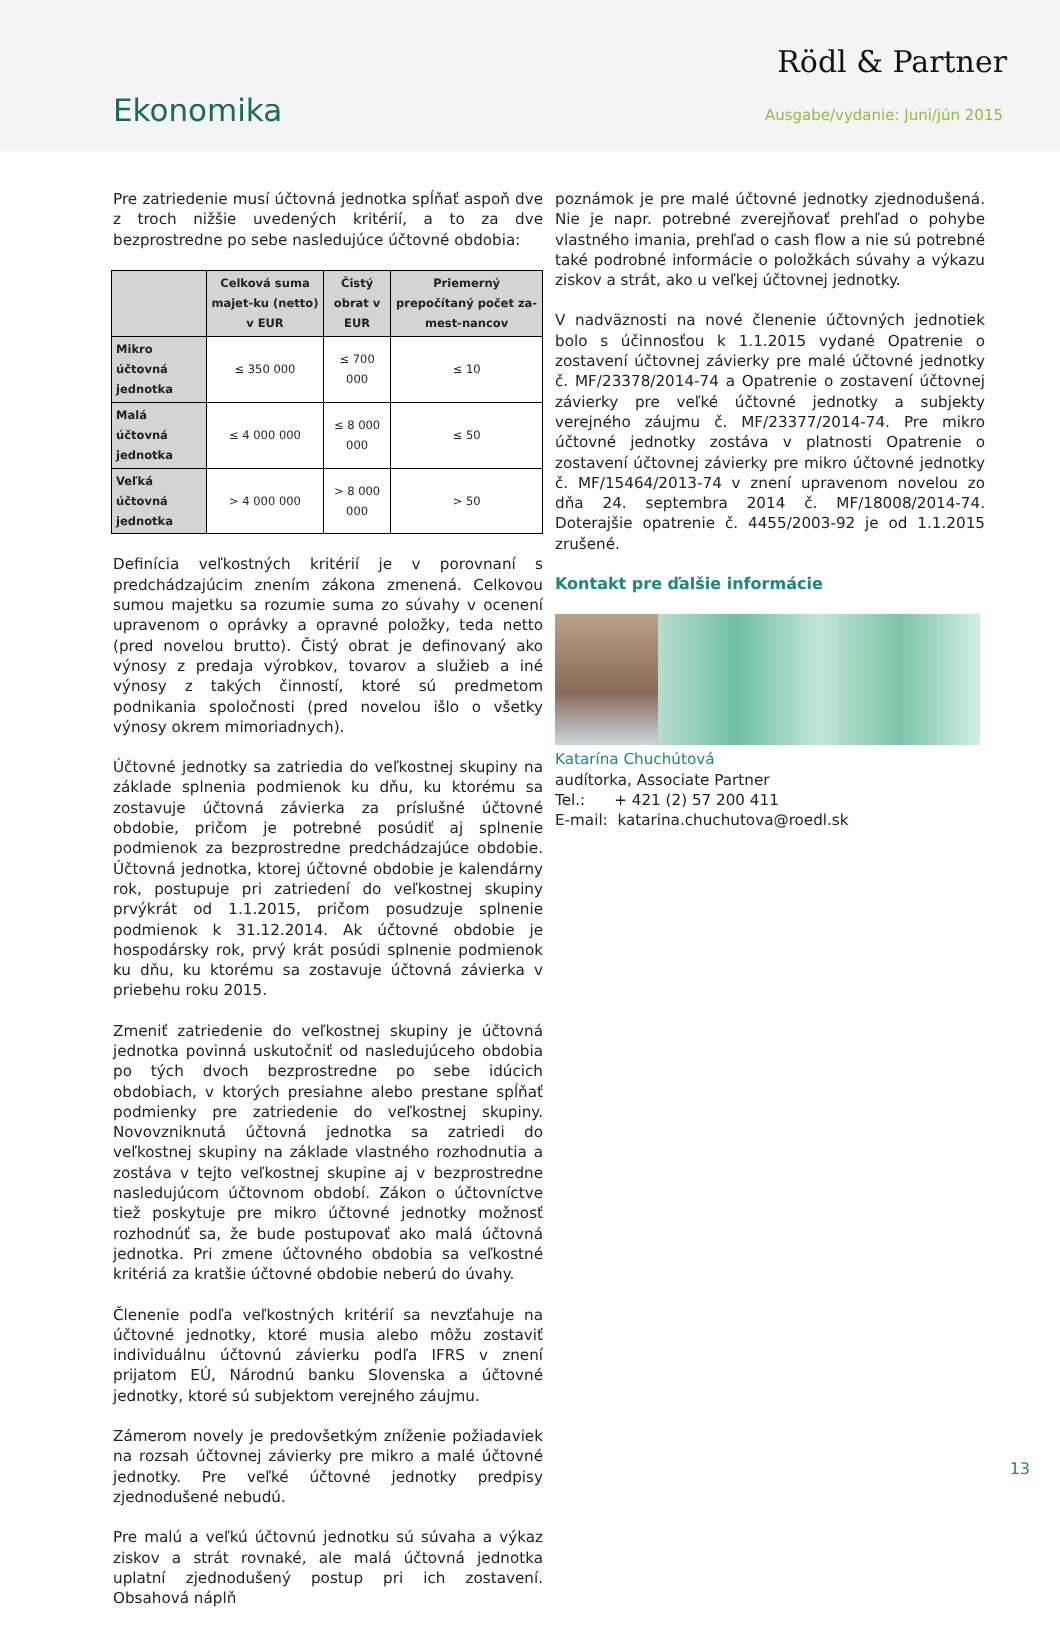Rödl & Partner
Ekonomika Ausgabe/vydanie: Juni/jún 2015
Pre zatriedenie musí účtovná jednotka spĺňať aspoň dve z troch nižšie uvedených kritérií, a to za dve bezprostredne po sebe nasledujúce účtovné obdobia:
| | Celková suma majet-ku (netto) v EUR | Čistý obrat v EUR | Priemerný prepočítaný počet za-mest-nancov |
| --- | --- | --- | --- |
| Mikro účtovná jednotka | ≤ 350 000 | ≤ 700 000 | ≤ 10 |
| Malá účtovná jednotka | ≤ 4 000 000 | ≤ 8 000 000 | ≤ 50 |
| Veľká účtovná jednotka | > 4 000 000 | > 8 000 000 | > 50 |
Definícia veľkostných kritérií je v porovnaní s predchádzajúcim znením zákona zmenená. Celkovou sumou majetku sa rozumie suma zo súvahy v ocenení upravenom o oprávky a opravné položky, teda netto (pred novelou brutto). Čistý obrat je definovaný ako výnosy z predaja výrobkov, tovarov a služieb a iné výnosy z takých činností, ktoré sú predmetom podnikania spoločnosti (pred novelou išlo o všetky výnosy okrem mimoriadnych).
Účtovné jednotky sa zatriedia do veľkostnej skupiny na základe splnenia podmienok ku dňu, ku ktorému sa zostavuje účtovná závierka za príslušné účtovné obdobie, pričom je potrebné posúdiť aj splnenie podmienok za bezprostredne predchádzajúce obdobie. Účtovná jednotka, ktorej účtovné obdobie je kalendárny rok, postupuje pri zatriedení do veľkostnej skupiny prvýkrát od 1.1.2015, pričom posudzuje splnenie podmienok k 31.12.2014. Ak účtovné obdobie je hospodársky rok, prvý krát posúdi splnenie podmienok ku dňu, ku ktorému sa zostavuje účtovná závierka v priebehu roku 2015.
Zmeniť zatriedenie do veľkostnej skupiny je účtovná jednotka povinná uskutočniť od nasledujúceho obdobia po tých dvoch bezprostredne po sebe idúcich obdobiach, v ktorých presiahne alebo prestane spĺňať podmienky pre zatriedenie do veľkostnej skupiny. Novovzniknutá účtovná jednotka sa zatriedi do veľkostnej skupiny na základe vlastného rozhodnutia a zostáva v tejto veľkostnej skupine aj v bezprostredne nasledujúcom účtovnom období. Zákon o účtovníctve tiež poskytuje pre mikro účtovné jednotky možnosť rozhodnúť sa, že bude postupovať ako malá účtovná jednotka. Pri zmene účtovného obdobia sa veľkostné kritériá za kratšie účtovné obdobie neberú do úvahy.
Členenie podľa veľkostných kritérií sa nevzťahuje na účtovné jednotky, ktoré musia alebo môžu zostaviť individuálnu účtovnú závierku podľa IFRS v znení prijatom EÚ, Národnú banku Slovenska a účtovné jednotky, ktoré sú subjektom verejného záujmu.
Zámerom novely je predovšetkým zníženie požiadaviek na rozsah účtovnej závierky pre mikro a malé účtovné jednotky. Pre veľké účtovné jednotky predpisy zjednodušené nebudú.
Pre malú a veľkú účtovnú jednotku sú súvaha a výkaz ziskov a strát rovnaké, ale malá účtovná jednotka uplatní zjednodušený postup pri ich zostavení. Obsahová náplň
poznámok je pre malé účtovné jednotky zjednodušená. Nie je napr. potrebné zverejňovať prehľad o pohybe vlastného imania, prehľad o cash flow a nie sú potrebné také podrobné informácie o položkách súvahy a výkazu ziskov a strát, ako u veľkej účtovnej jednotky.
V nadväznosti na nové členenie účtovných jednotiek bolo s účinnosťou k 1.1.2015 vydané Opatrenie o zostavení účtovnej závierky pre malé účtovné jednotky č. MF/23378/2014-74 a Opatrenie o zostavení účtovnej závierky pre veľké účtovné jednotky a subjekty verejného záujmu č. MF/23377/2014-74. Pre mikro účtovné jednotky zostáva v platnosti Opatrenie o zostavení účtovnej závierky pre mikro účtovné jednotky č. MF/15464/2013-74 v znení upravenom novelou zo dňa 24. septembra 2014 č. MF/18008/2014-74. Doterajšie opatrenie č. 4455/2003-92 je od 1.1.2015 zrušené.
Kontakt pre ďalšie informácie
Katarína Chuchútová
audítorka, Associate Partner
Tel.: + 421 (2) 57 200 411
E-mail: katarina.chuchutova@roedl.sk
13